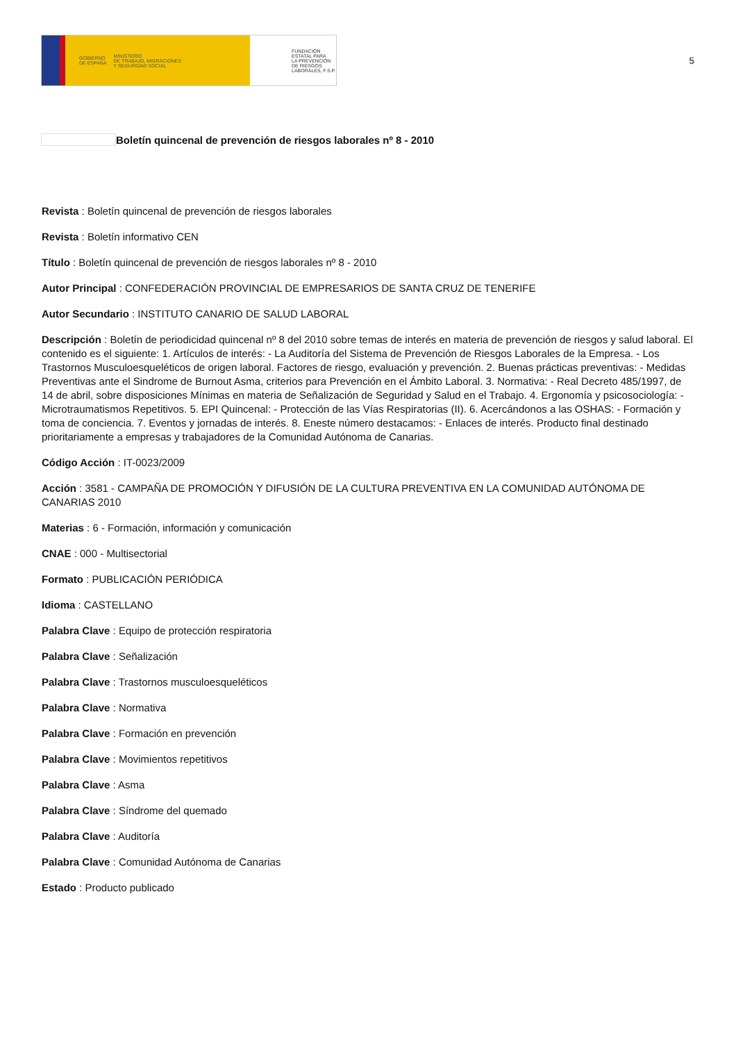GOBIERNO
DE ESPAÑA MINISTERIO
DE TRABAJO, MIGRACIONES
Y SEGURIDAD SOCIAL
FUNDACIÓN
ESTATAL PARA
LA PREVENCIÓN
DE RIESGOS
LABORALES, F.S.P.
5
Boletín quincenal de prevención de riesgos laborales nº 8 - 2010
Revista : Boletín quincenal de prevención de riesgos laborales
Revista : Boletín informativo CEN
Título : Boletín quincenal de prevención de riesgos laborales nº 8 - 2010
Autor Principal : CONFEDERACIÓN PROVINCIAL DE EMPRESARIOS DE SANTA CRUZ DE TENERIFE
Autor Secundario : INSTITUTO CANARIO DE SALUD LABORAL
Descripción : Boletín de periodicidad quincenal nº 8 del 2010 sobre temas de interés en materia de prevención de riesgos y salud laboral. El contenido es el siguiente: 1. Artículos de interés: - La Auditoría del Sistema de Prevención de Riesgos Laborales de la Empresa. - Los Trastornos Musculoesqueléticos de origen laboral. Factores de riesgo, evaluación y prevención. 2. Buenas prácticas preventivas: - Medidas Preventivas ante el Sindrome de Burnout Asma, criterios para Prevención en el Ámbito Laboral. 3. Normativa: - Real Decreto 485/1997, de 14 de abril, sobre disposiciones Mínimas en materia de Señalización de Seguridad y Salud en el Trabajo. 4. Ergonomía y psicosociología: - Microtraumatismos Repetitivos. 5. EPI Quincenal: - Protección de las Vías Respiratorias (II). 6. Acercándonos a las OSHAS: - Formación y toma de conciencia. 7. Eventos y jornadas de interés. 8. Eneste número destacamos: - Enlaces de interés. Producto final destinado prioritariamente a empresas y trabajadores de la Comunidad Autónoma de Canarias.
Código Acción : IT-0023/2009
Acción : 3581 - CAMPAÑA DE PROMOCIÓN Y DIFUSIÓN DE LA CULTURA PREVENTIVA EN LA COMUNIDAD AUTÓNOMA DE CANARIAS 2010
Materias : 6 - Formación, información y comunicación
CNAE : 000 - Multisectorial
Formato : PUBLICACIÓN PERIÓDICA
Idioma : CASTELLANO
Palabra Clave : Equipo de protección respiratoria
Palabra Clave : Señalización
Palabra Clave : Trastornos musculoesqueléticos
Palabra Clave : Normativa
Palabra Clave : Formación en prevención
Palabra Clave : Movimientos repetitivos
Palabra Clave : Asma
Palabra Clave : Síndrome del quemado
Palabra Clave : Auditoría
Palabra Clave : Comunidad Autónoma de Canarias
Estado : Producto publicado